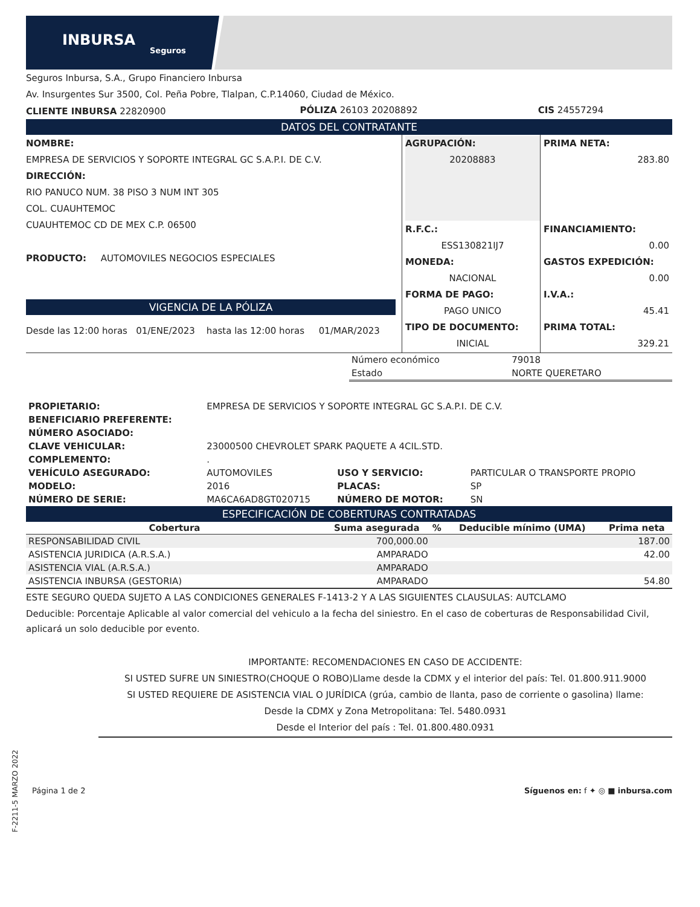INBURSA
Seguros
Seguros Inbursa, S.A., Grupo Financiero Inbursa
Av. Insurgentes Sur 3500, Col. Peña Pobre, Tlalpan, C.P.14060, Ciudad de México.
| CLIENTE INBURSA 22820900 | PÓLIZA 26103 20208892 | CIS 24557294 |
DATOS DEL CONTRATANTE
NOMBRE:
EMPRESA DE SERVICIOS Y SOPORTE INTEGRAL GC S.A.P.I. DE C.V.
DIRECCIÓN:
RIO PANUCO NUM. 38 PISO 3 NUM INT 305
COL. CUAUHTEMOC
CUAUHTEMOC CD DE MEX C.P. 06500
PRODUCTO: AUTOMOVILES NEGOCIOS ESPECIALES
VIGENCIA DE LA PÓLIZA
Desde las 12:00 horas 01/ENE/2023 hasta las 12:00 horas 01/MAR/2023
AGRUPACIÓN:
20208883
R.F.C.:
ESS130821IJ7
MONEDA:
NACIONAL
FORMA DE PAGO:
PAGO UNICO
TIPO DE DOCUMENTO:
INICIAL
PRIMA NETA:
283.80
FINANCIAMIENTO:
0.00
GASTOS EXPEDICIÓN:
0.00
I.V.A.:
45.41
PRIMA TOTAL:
329.21
| Número económico | 79018 |
| Estado | NORTE QUERETARO |
| PROPIETARIO: | EMPRESA DE SERVICIOS Y SOPORTE INTEGRAL GC S.A.P.I. DE C.V. | | |
| BENEFICIARIO PREFERENTE: | | | |
| NÚMERO ASOCIADO: | | | |
| CLAVE VEHICULAR: | 23000500 CHEVROLET SPARK PAQUETE A 4CIL.STD. | | |
| COMPLEMENTO: | . | | |
| VEHÍCULO ASEGURADO: | AUTOMOVILES | USO Y SERVICIO: | PARTICULAR O TRANSPORTE PROPIO |
| MODELO: | 2016 | PLACAS: | SP |
| NÚMERO DE SERIE: | MA6CA6AD8GT020715 | NÚMERO DE MOTOR: | SN |
ESPECIFICACIÓN DE COBERTURAS CONTRATADAS
| Cobertura | Suma asegurada | % | Deducible mínimo (UMA) | Prima neta |
| --- | --- | --- | --- | --- |
| RESPONSABILIDAD CIVIL | 700,000.00 | | | 187.00 |
| ASISTENCIA JURIDICA (A.R.S.A.) | AMPARADO | | | 42.00 |
| ASISTENCIA VIAL (A.R.S.A.) | AMPARADO | | | |
| ASISTENCIA INBURSA (GESTORIA) | AMPARADO | | | 54.80 |
ESTE SEGURO QUEDA SUJETO A LAS CONDICIONES GENERALES F-1413-2 Y A LAS SIGUIENTES CLAUSULAS: AUTCLAMO
Deducible: Porcentaje Aplicable al valor comercial del vehiculo a la fecha del siniestro. En el caso de coberturas de Responsabilidad Civil, aplicará un solo deducible por evento.
IMPORTANTE: RECOMENDACIONES EN CASO DE ACCIDENTE:
SI USTED SUFRE UN SINIESTRO(CHOQUE O ROBO)Llame desde la CDMX y el interior del país: Tel. 01.800.911.9000
SI USTED REQUIERE DE ASISTENCIA VIAL O JURÍDICA (grúa, cambio de llanta, paso de corriente o gasolina) llame:
Desde la CDMX y Zona Metropolitana: Tel. 5480.0931
Desde el Interior del país : Tel. 01.800.480.0931
Página 1 de 2 Síguenos en: f ✦ ◎ ■ inbursa.com
F-2211-5 MARZO 2022